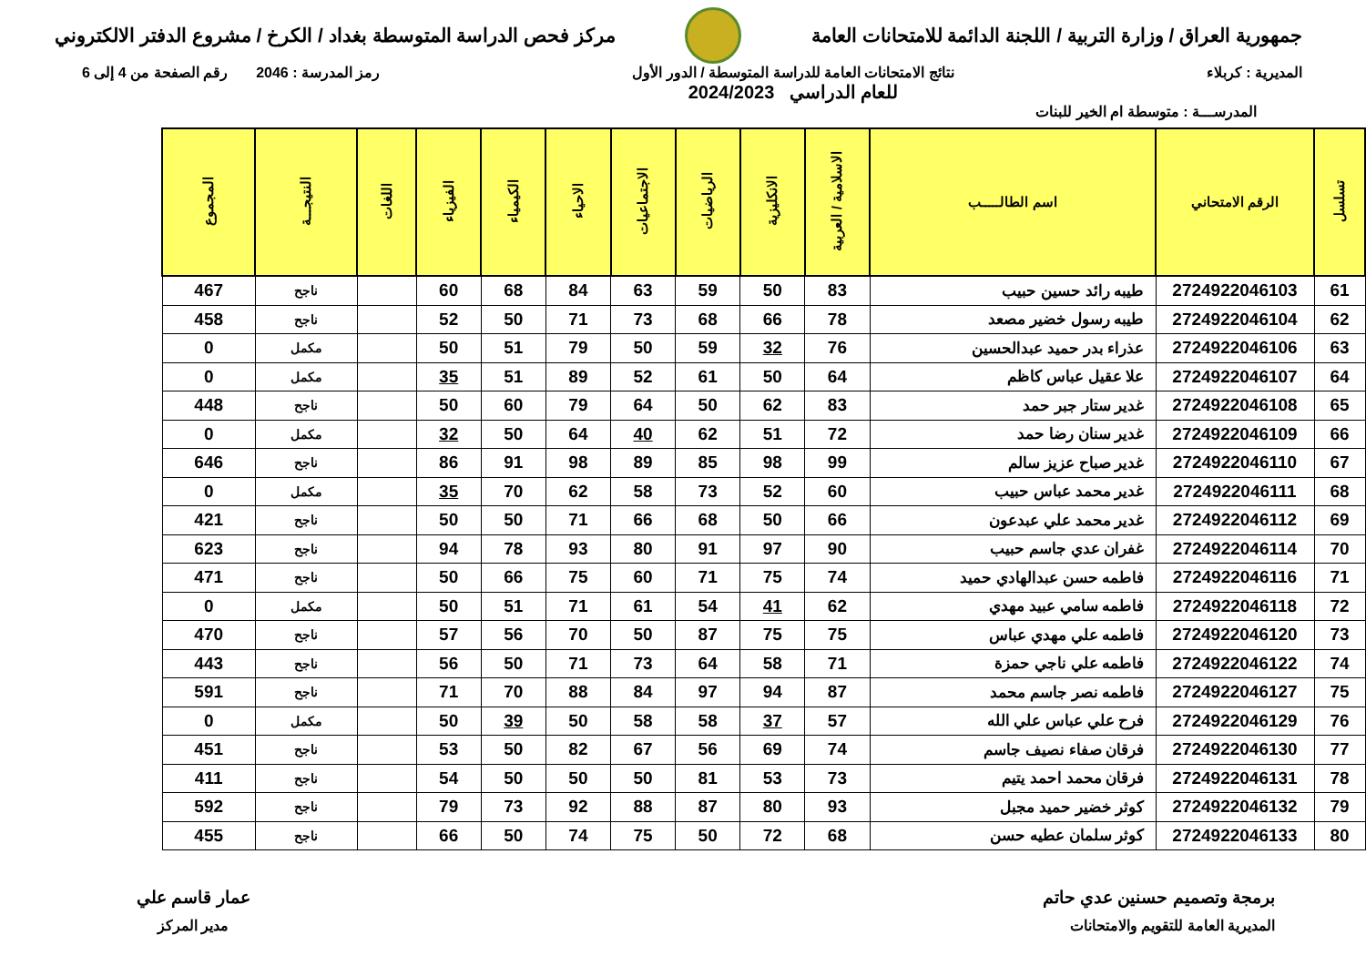جمهورية العراق / وزارة التربية / اللجنة الدائمة للامتحانات العامة
مركز فحص الدراسة المتوسطة بغداد / الكرخ / مشروع الدفتر الالكتروني
المديرية : كربلاء نتائج الامتحانات العامة للدراسة المتوسطة / الدور الأول
للعام الدراسي 2024/2023
رمز المدرسة : 2046 رقم الصفحة من 4 إلى 6
المدرســـة : متوسطة ام الخير للبنات
| تسلسل | الرقم الامتحاني | اسم الطالـــــب | الاسلامية / العربية | الانكليزية | الرياضيات | الاجتماعيات | الاحياء | الكيمياء | الفيزياء | اللغات | النتيجـــة | المجموع |
| --- | --- | --- | --- | --- | --- | --- | --- | --- | --- | --- | --- | --- |
| 61 | 2724922046103 | طيبه رائد حسين حبيب | 83 | 50 | 59 | 63 | 84 | 68 | 60 | | ناجح | 467 |
| 62 | 2724922046104 | طيبه رسول خضير مصعد | 78 | 66 | 68 | 73 | 71 | 50 | 52 | | ناجح | 458 |
| 63 | 2724922046106 | عذراء بدر حميد عبدالحسين | 76 | 32 | 59 | 50 | 79 | 51 | 50 | | مكمل | 0 |
| 64 | 2724922046107 | علا عقيل عباس كاظم | 64 | 50 | 61 | 52 | 89 | 51 | 35 | | مكمل | 0 |
| 65 | 2724922046108 | غدير ستار جبر حمد | 83 | 62 | 50 | 64 | 79 | 60 | 50 | | ناجح | 448 |
| 66 | 2724922046109 | غدير سنان رضا حمد | 72 | 51 | 62 | 40 | 64 | 50 | 32 | | مكمل | 0 |
| 67 | 2724922046110 | غدير صباح عزيز سالم | 99 | 98 | 85 | 89 | 98 | 91 | 86 | | ناجح | 646 |
| 68 | 2724922046111 | غدير محمد عباس حبيب | 60 | 52 | 73 | 58 | 62 | 70 | 35 | | مكمل | 0 |
| 69 | 2724922046112 | غدير محمد علي عبدعون | 66 | 50 | 68 | 66 | 71 | 50 | 50 | | ناجح | 421 |
| 70 | 2724922046114 | غفران عدي جاسم حبيب | 90 | 97 | 91 | 80 | 93 | 78 | 94 | | ناجح | 623 |
| 71 | 2724922046116 | فاطمه حسن عبدالهادي حميد | 74 | 75 | 71 | 60 | 75 | 66 | 50 | | ناجح | 471 |
| 72 | 2724922046118 | فاطمه سامي عبيد مهدي | 62 | 41 | 54 | 61 | 71 | 51 | 50 | | مكمل | 0 |
| 73 | 2724922046120 | فاطمه علي مهدي عباس | 75 | 75 | 87 | 50 | 70 | 56 | 57 | | ناجح | 470 |
| 74 | 2724922046122 | فاطمه علي ناجي حمزة | 71 | 58 | 64 | 73 | 71 | 50 | 56 | | ناجح | 443 |
| 75 | 2724922046127 | فاطمه نصر جاسم محمد | 87 | 94 | 97 | 84 | 88 | 70 | 71 | | ناجح | 591 |
| 76 | 2724922046129 | فرح علي عباس علي الله | 57 | 37 | 58 | 58 | 50 | 39 | 50 | | مكمل | 0 |
| 77 | 2724922046130 | فرقان صفاء نصيف جاسم | 74 | 69 | 56 | 67 | 82 | 50 | 53 | | ناجح | 451 |
| 78 | 2724922046131 | فرقان محمد احمد يتيم | 73 | 53 | 81 | 50 | 50 | 50 | 54 | | ناجح | 411 |
| 79 | 2724922046132 | كوثر خضير حميد مجبل | 93 | 80 | 87 | 88 | 92 | 73 | 79 | | ناجح | 592 |
| 80 | 2724922046133 | كوثر سلمان عطيه حسن | 68 | 72 | 50 | 75 | 74 | 50 | 66 | | ناجح | 455 |
برمجة وتصميم حسنين عدي حاتم
المديرية العامة للتقويم والامتحانات
عمار قاسم علي
مدير المركز